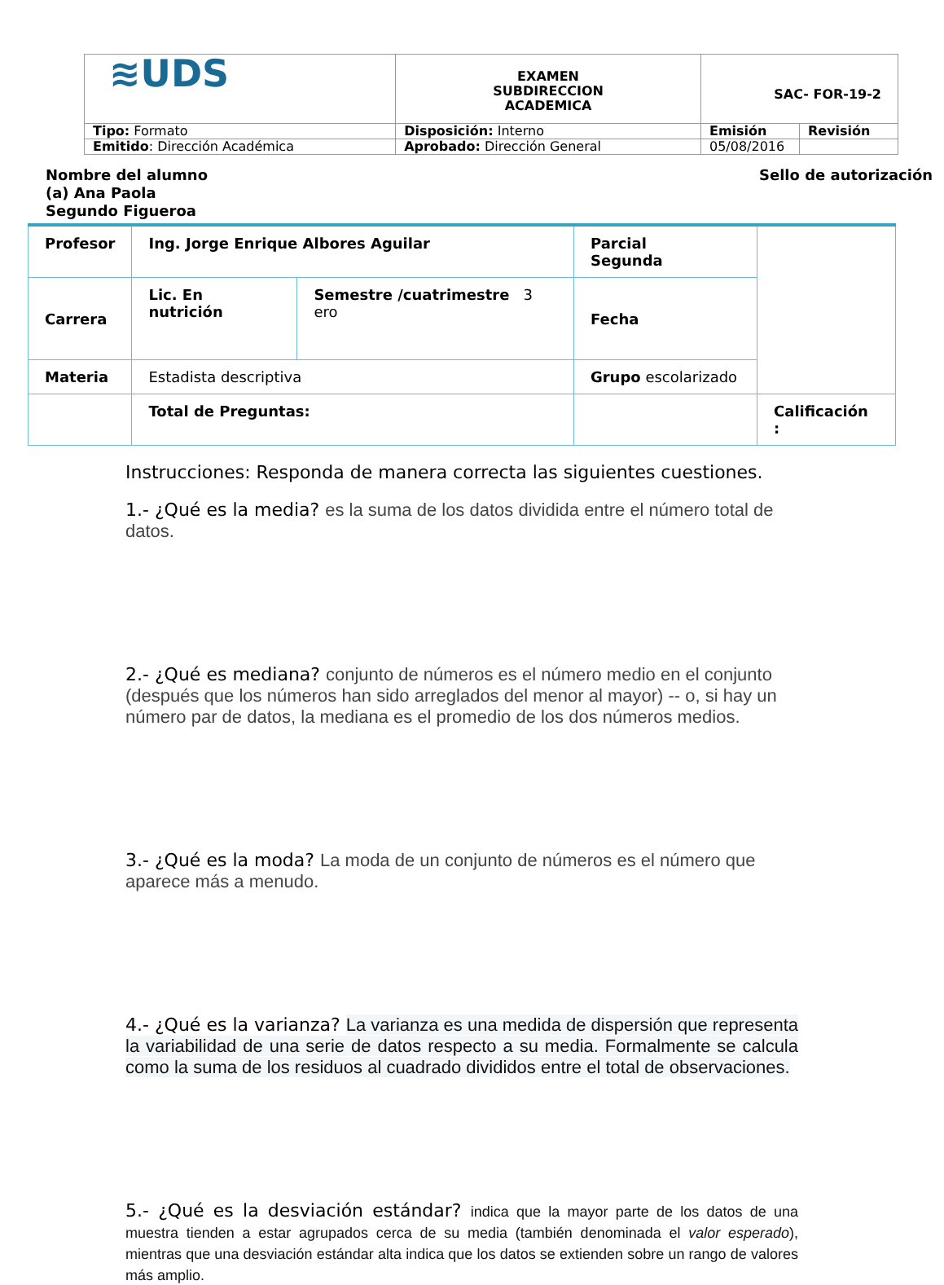| ≋UDS | EXAMEN SUBDIRECCION ACADEMICA | SAC- FOR-19-2 | |
| Tipo: Formato | Disposición: Interno | Emisión | Revisión |
| Emitido : Dirección Académica | Aprobado: Dirección General | 05/08/2016 | |
Nombre del alumno (a) Ana Paola Segundo Figueroa
Sello de autorización
| Profesor | Ing. Jorge Enrique Albores Aguilar | | Parcial Segunda | |
| Carrera | Lic. En nutrición | Semestre /cuatrimestre 3 ero | Fecha | |
| Materia | Estadista descriptiva | | Grupo escolarizado | |
| | Total de Preguntas: | | | Calificación : |
Instrucciones: Responda de manera correcta las siguientes cuestiones.
1.- ¿Qué es la media? es la suma de los datos dividida entre el número total de datos.
2.- ¿Qué es mediana? conjunto de números es el número medio en el conjunto (después que los números han sido arreglados del menor al mayor) -- o, si hay un número par de datos, la mediana es el promedio de los dos números medios.
3.- ¿Qué es la moda? La moda de un conjunto de números es el número que aparece más a menudo.
4.- ¿Qué es la varianza? La varianza es una medida de dispersión que representa la variabilidad de una serie de datos respecto a su media. Formalmente se calcula como la suma de los residuos al cuadrado divididos entre el total de observaciones.
5.- ¿Qué es la desviación estándar? indica que la mayor parte de los datos de una muestra tienden a estar agrupados cerca de su media (también denominada el valor esperado), mientras que una desviación estándar alta indica que los datos se extienden sobre un rango de valores más amplio.